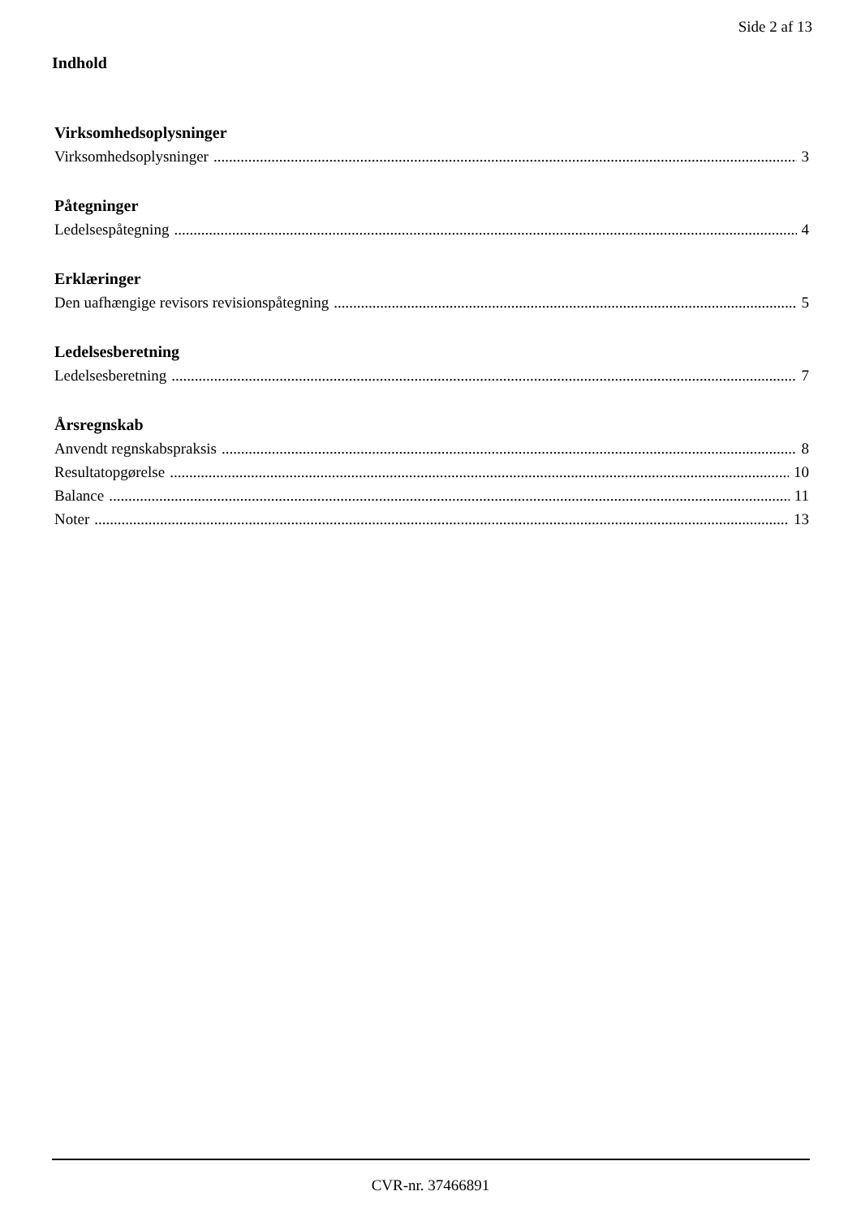Side 2 af 13
Indhold
Virksomhedsoplysninger
Virksomhedsoplysninger 3
Påtegninger
Ledelsespåtegning 4
Erklæringer
Den uafhængige revisors revisionspåtegning 5
Ledelsesberetning
Ledelsesberetning 7
Årsregnskab
Anvendt regnskabspraksis 8
Resultatopgørelse 10
Balance 11
Noter 13
CVR-nr. 37466891